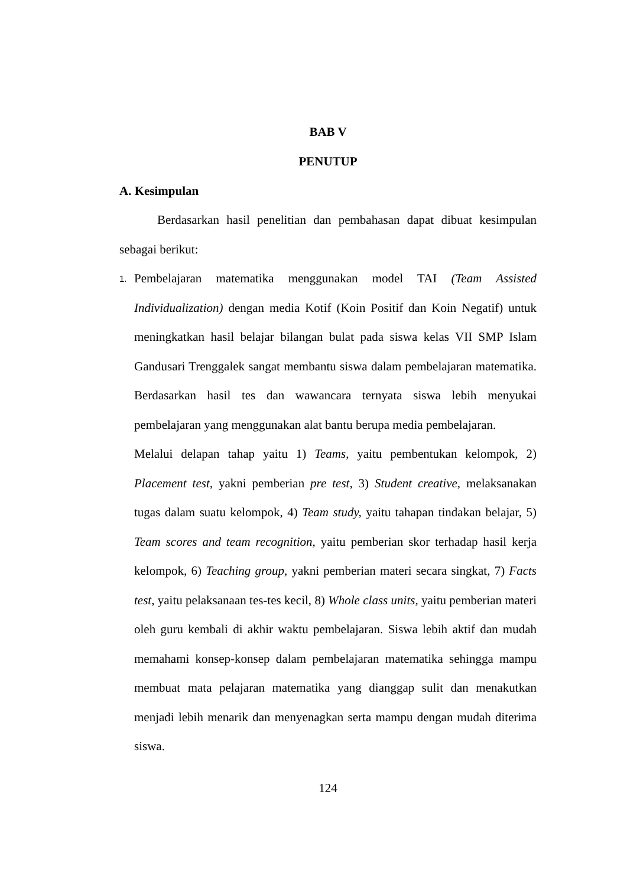BAB V
PENUTUP
A. Kesimpulan
Berdasarkan hasil penelitian dan pembahasan dapat dibuat kesimpulan sebagai berikut:
1.
Pembelajaran matematika menggunakan model TAI (Team Assisted Individualization) dengan media Kotif (Koin Positif dan Koin Negatif) untuk meningkatkan hasil belajar bilangan bulat pada siswa kelas VII SMP Islam Gandusari Trenggalek sangat membantu siswa dalam pembelajaran matematika. Berdasarkan hasil tes dan wawancara ternyata siswa lebih menyukai pembelajaran yang menggunakan alat bantu berupa media pembelajaran.
Melalui delapan tahap yaitu 1) Teams, yaitu pembentukan kelompok, 2) Placement test, yakni pemberian pre test, 3) Student creative, melaksanakan tugas dalam suatu kelompok, 4) Team study, yaitu tahapan tindakan belajar, 5) Team scores and team recognition, yaitu pemberian skor terhadap hasil kerja kelompok, 6) Teaching group, yakni pemberian materi secara singkat, 7) Facts test, yaitu pelaksanaan tes-tes kecil, 8) Whole class units, yaitu pemberian materi oleh guru kembali di akhir waktu pembelajaran. Siswa lebih aktif dan mudah memahami konsep-konsep dalam pembelajaran matematika sehingga mampu membuat mata pelajaran matematika yang dianggap sulit dan menakutkan menjadi lebih menarik dan menyenagkan serta mampu dengan mudah diterima siswa.
124